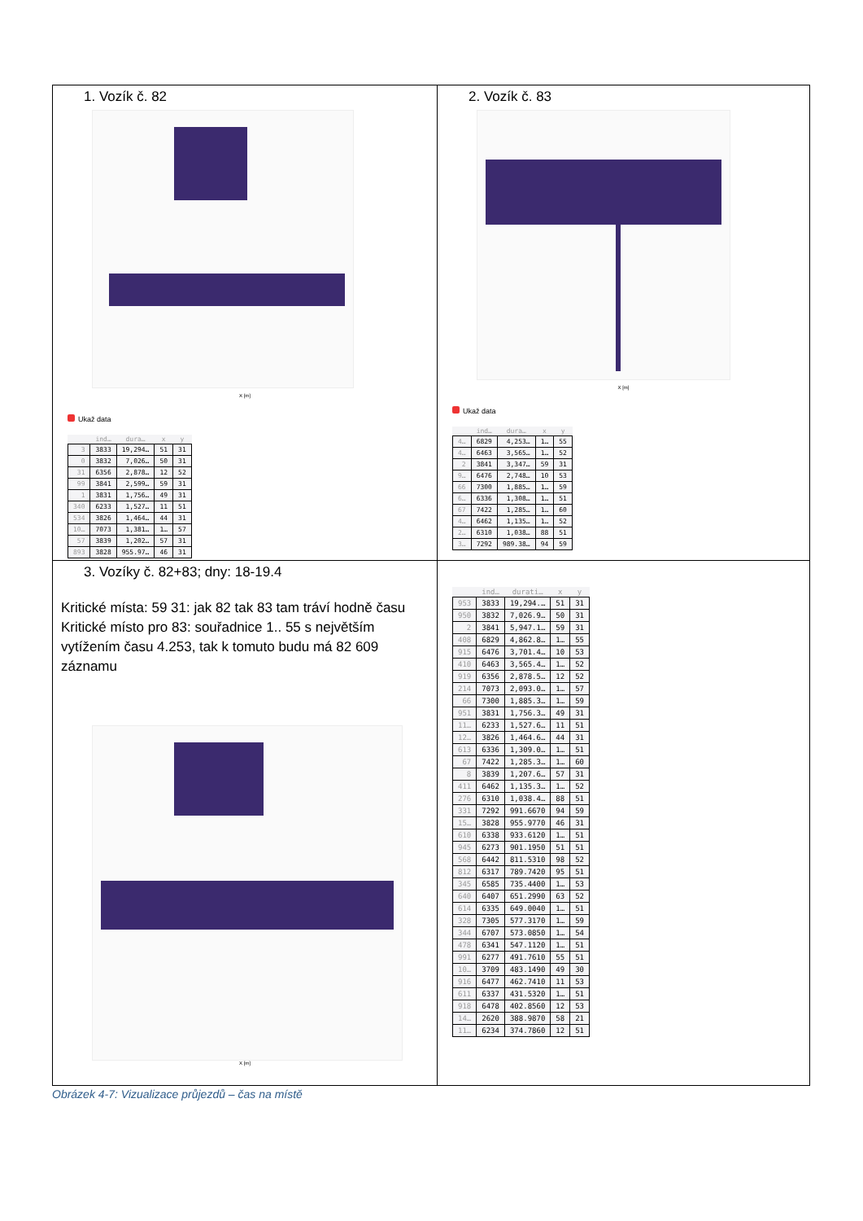| 1. Vozík č. 82 X [m] Ukaž data / / ind… / dura… / x / y / / --- / --- / --- / --- / --- / / 3 / 3833 / 19,294… / 51 / 31 / / 0 / 3832 / 7,026… / 50 / 31 / / 31 / 6356 / 2,878… / 12 / 52 / / 99 / 3841 / 2,599… / 59 / 31 / / 1 / 3831 / 1,756… / 49 / 31 / / 340 / 6233 / 1,527… / 11 / 51 / / 534 / 3826 / 1,464… / 44 / 31 / / 10… / 7073 / 1,381… / 1… / 57 / / 57 / 3839 / 1,202… / 57 / 31 / / 893 / 3828 / 955.97… / 46 / 31 / | 2. Vozík č. 83 X [m] Ukaž data / / ind… / dura… / x / y / / --- / --- / --- / --- / --- / / 4… / 6829 / 4,253… / 1… / 55 / / 4… / 6463 / 3,565… / 1… / 52 / / 2 / 3841 / 3,347… / 59 / 31 / / 9… / 6476 / 2,748… / 10 / 53 / / 66 / 7300 / 1,885… / 1… / 59 / / 6… / 6336 / 1,308… / 1… / 51 / / 67 / 7422 / 1,285… / 1… / 60 / / 4… / 6462 / 1,135… / 1… / 52 / / 2… / 6310 / 1,038… / 88 / 51 / / 3… / 7292 / 989.38… / 94 / 59 / |
| 3. Vozíky č. 82+83; dny: 18-19.4 Kritické místa: 59 31: jak 82 tak 83 tam tráví hodně času Kritické místo pro 83: souřadnice 1.. 55 s největším vytížením času 4.253, tak k tomuto budu má 82 609 záznamu X [m] | / / ind… / durati… / x / y / / --- / --- / --- / --- / --- / / 953 / 3833 / 19,294.… / 51 / 31 / / 950 / 3832 / 7,026.9… / 50 / 31 / / 2 / 3841 / 5,947.1… / 59 / 31 / / 408 / 6829 / 4,862.8… / 1… / 55 / / 915 / 6476 / 3,701.4… / 10 / 53 / / 410 / 6463 / 3,565.4… / 1… / 52 / / 919 / 6356 / 2,878.5… / 12 / 52 / / 214 / 7073 / 2,093.0… / 1… / 57 / / 66 / 7300 / 1,885.3… / 1… / 59 / / 951 / 3831 / 1,756.3… / 49 / 31 / / 11… / 6233 / 1,527.6… / 11 / 51 / / 12… / 3826 / 1,464.6… / 44 / 31 / / 613 / 6336 / 1,309.0… / 1… / 51 / / 67 / 7422 / 1,285.3… / 1… / 60 / / 8 / 3839 / 1,207.6… / 57 / 31 / / 411 / 6462 / 1,135.3… / 1… / 52 / / 276 / 6310 / 1,038.4… / 88 / 51 / / 331 / 7292 / 991.6670 / 94 / 59 / / 15… / 3828 / 955.9770 / 46 / 31 / / 610 / 6338 / 933.6120 / 1… / 51 / / 945 / 6273 / 901.1950 / 51 / 51 / / 568 / 6442 / 811.5310 / 98 / 52 / / 812 / 6317 / 789.7420 / 95 / 51 / / 345 / 6585 / 735.4400 / 1… / 53 / / 640 / 6407 / 651.2990 / 63 / 52 / / 614 / 6335 / 649.0040 / 1… / 51 / / 328 / 7305 / 577.3170 / 1… / 59 / / 344 / 6707 / 573.0850 / 1… / 54 / / 478 / 6341 / 547.1120 / 1… / 51 / / 991 / 6277 / 491.7610 / 55 / 51 / / 10… / 3709 / 483.1490 / 49 / 30 / / 916 / 6477 / 462.7410 / 11 / 53 / / 611 / 6337 / 431.5320 / 1… / 51 / / 918 / 6478 / 402.8560 / 12 / 53 / / 14… / 2620 / 388.9870 / 58 / 21 / / 11… / 6234 / 374.7860 / 12 / 51 / |
Obrázek 4-7: Vizualizace průjezdů – čas na místě